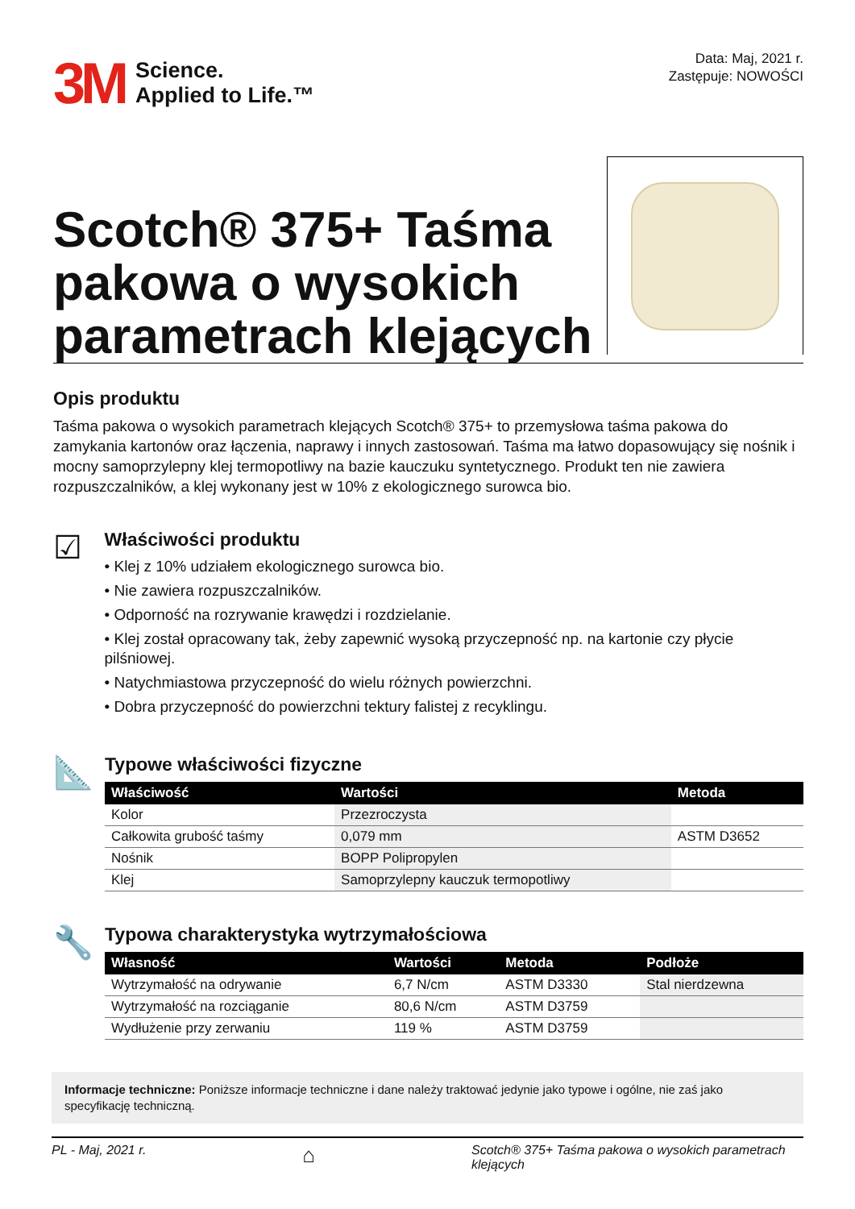3M
Science.
Applied to Life.™
Data: Maj, 2021 r.
Zastępuje: NOWOŚCI
Scotch® 375+ Taśma pakowa o wysokich parametrach klejących
Opis produktu
Taśma pakowa o wysokich parametrach klejących Scotch® 375+ to przemysłowa taśma pakowa do zamykania kartonów oraz łączenia, naprawy i innych zastosowań. Taśma ma łatwo dopasowujący się nośnik i mocny samoprzylepny klej termopotliwy na bazie kauczuku syntetycznego. Produkt ten nie zawiera rozpuszczalników, a klej wykonany jest w 10% z ekologicznego surowca bio.
☑
Właściwości produktu
• Klej z 10% udziałem ekologicznego surowca bio.
• Nie zawiera rozpuszczalników.
• Odporność na rozrywanie krawędzi i rozdzielanie.
• Klej został opracowany tak, żeby zapewnić wysoką przyczepność np. na kartonie czy płycie pilśniowej.
• Natychmiastowa przyczepność do wielu różnych powierzchni.
• Dobra przyczepność do powierzchni tektury falistej z recyklingu.
📐
Typowe właściwości fizyczne
| Właściwość | Wartości | Metoda |
| --- | --- | --- |
| Kolor | Przezroczysta | |
| Całkowita grubość taśmy | 0,079 mm | ASTM D3652 |
| Nośnik | BOPP Polipropylen | |
| Klej | Samoprzylepny kauczuk termopotliwy | |
🔧
Typowa charakterystyka wytrzymałościowa
| Własność | Wartości | Metoda | Podłoże |
| --- | --- | --- | --- |
| Wytrzymałość na odrywanie | 6,7 N/cm | ASTM D3330 | Stal nierdzewna |
| Wytrzymałość na rozciąganie | 80,6 N/cm | ASTM D3759 | |
| Wydłużenie przy zerwaniu | 119 % | ASTM D3759 | |
Informacje techniczne: Poniższe informacje techniczne i dane należy traktować jedynie jako typowe i ogólne, nie zaś jako specyfikację techniczną.
PL - Maj, 2021 r. ⌂ Scotch® 375+ Taśma pakowa o wysokich parametrach klejących